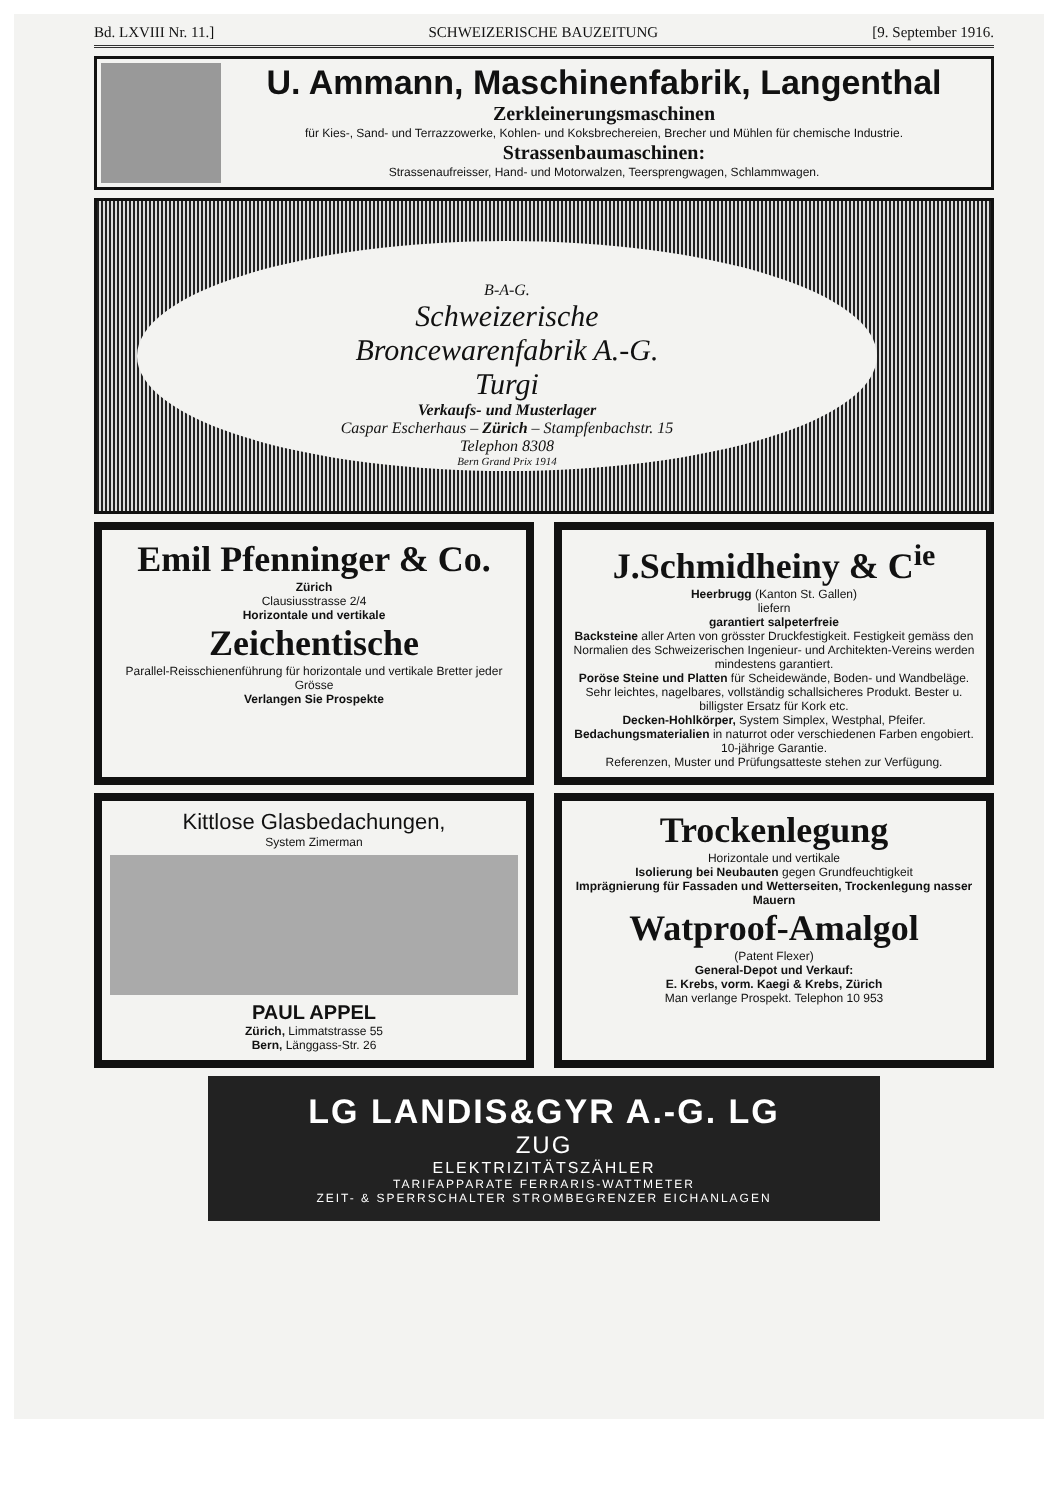Bd. LXVIII Nr. 11.] SCHWEIZERISCHE BAUZEITUNG [9. September 1916.
U. Ammann, Maschinenfabrik, Langenthal
Zerkleinerungsmaschinen
für Kies-, Sand- und Terrazzowerke, Kohlen- und Koksbrechereien, Brecher und Mühlen für chemische Industrie.
Strassenbaumaschinen:
Strassenaufreisser, Hand- und Motorwalzen, Teersprengwagen, Schlammwagen.
B-A-G.
Schweizerische
Broncewarenfabrik A.-G.
Turgi
Verkaufs- und Musterlager
Caspar Escherhaus – Zürich – Stampfenbachstr. 15
Telephon 8308
Bern Grand Prix 1914
Emil Pfenninger & Co.
Zürich
Clausiusstrasse 2/4
Horizontale und vertikale
Zeichentische
Parallel-Reisschienenführung für horizontale und vertikale Bretter jeder Grösse
Verlangen Sie Prospekte
J.Schmidheiny & C<sup>ie</sup>
Heerbrugg (Kanton St. Gallen)
liefern
garantiert salpeterfreie
Backsteine aller Arten von grösster Druckfestigkeit. Festigkeit gemäss den Normalien des Schweizerischen Ingenieur- und Architekten-Vereins werden mindestens garantiert.
Poröse Steine und Platten für Scheidewände, Boden- und Wandbeläge. Sehr leichtes, nagelbares, vollständig schallsicheres Produkt. Bester u. billigster Ersatz für Kork etc.
Decken-Hohlkörper, System Simplex, Westphal, Pfeifer.
Bedachungsmaterialien in naturrot oder verschiedenen Farben engobiert. 10-jährige Garantie.
Referenzen, Muster und Prüfungsatteste stehen zur Verfügung.
Kittlose Glasbedachungen,
System Zimerman
PAUL APPEL
Zürich, Limmatstrasse 55
Bern, Länggass-Str. 26
Trockenlegung
Horizontale und vertikale
Isolierung bei Neubauten gegen Grundfeuchtigkeit
Imprägnierung für Fassaden und Wetterseiten, Trockenlegung nasser Mauern
Watproof-Amalgol
(Patent Flexer)
General-Depot und Verkauf:
E. Krebs, vorm. Kaegi & Krebs, Zürich
Man verlange Prospekt. Telephon 10 953
LG LANDIS&GYR A.-G. LG
ZUG
ELEKTRIZITÄTSZÄHLER
TARIFAPPARATE FERRARIS-WATTMETER
ZEIT- & SPERRSCHALTER STROMBEGRENZER EICHANLAGEN